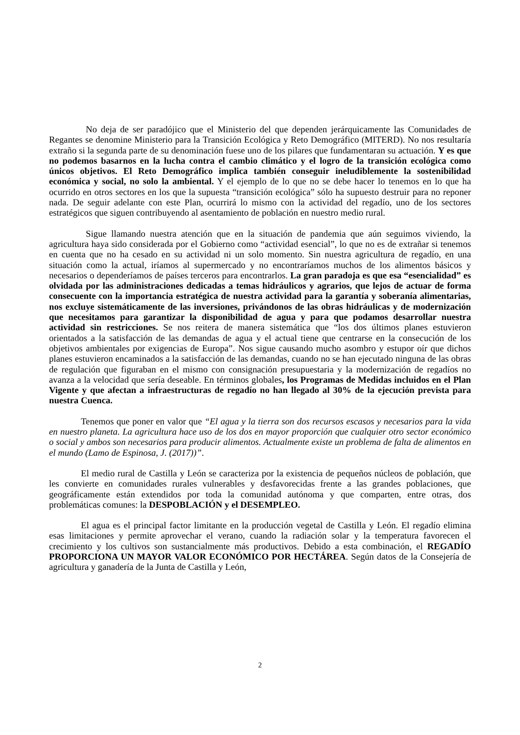No deja de ser paradójico que el Ministerio del que dependen jerárquicamente las Comunidades de Regantes se denomine Ministerio para la Transición Ecológica y Reto Demográfico (MITERD). No nos resultaría extraño si la segunda parte de su denominación fuese uno de los pilares que fundamentaran su actuación. Y es que no podemos basarnos en la lucha contra el cambio climático y el logro de la transición ecológica como únicos objetivos. El Reto Demográfico implica también conseguir ineludiblemente la sostenibilidad económica y social, no solo la ambiental. Y el ejemplo de lo que no se debe hacer lo tenemos en lo que ha ocurrido en otros sectores en los que la supuesta “transición ecológica” sólo ha supuesto destruir para no reponer nada. De seguir adelante con este Plan, ocurrirá lo mismo con la actividad del regadío, uno de los sectores estratégicos que siguen contribuyendo al asentamiento de población en nuestro medio rural.
Sigue llamando nuestra atención que en la situación de pandemia que aún seguimos viviendo, la agricultura haya sido considerada por el Gobierno como “actividad esencial”, lo que no es de extrañar si tenemos en cuenta que no ha cesado en su actividad ni un solo momento. Sin nuestra agricultura de regadío, en una situación como la actual, iríamos al supermercado y no encontraríamos muchos de los alimentos básicos y necesarios o dependeríamos de países terceros para encontrarlos. La gran paradoja es que esa “esencialidad” es olvidada por las administraciones dedicadas a temas hidráulicos y agrarios, que lejos de actuar de forma consecuente con la importancia estratégica de nuestra actividad para la garantía y soberanía alimentarias, nos excluye sistemáticamente de las inversiones, privándonos de las obras hidráulicas y de modernización que necesitamos para garantizar la disponibilidad de agua y para que podamos desarrollar nuestra actividad sin restricciones. Se nos reitera de manera sistemática que “los dos últimos planes estuvieron orientados a la satisfacción de las demandas de agua y el actual tiene que centrarse en la consecución de los objetivos ambientales por exigencias de Europa”. Nos sigue causando mucho asombro y estupor oír que dichos planes estuvieron encaminados a la satisfacción de las demandas, cuando no se han ejecutado ninguna de las obras de regulación que figuraban en el mismo con consignación presupuestaria y la modernización de regadíos no avanza a la velocidad que sería deseable. En términos globales, los Programas de Medidas incluidos en el Plan Vigente y que afectan a infraestructuras de regadío no han llegado al 30% de la ejecución prevista para nuestra Cuenca.
Tenemos que poner en valor que “El agua y la tierra son dos recursos escasos y necesarios para la vida en nuestro planeta. La agricultura hace uso de los dos en mayor proporción que cualquier otro sector económico o social y ambos son necesarios para producir alimentos. Actualmente existe un problema de falta de alimentos en el mundo (Lamo de Espinosa, J. (2017))”.
El medio rural de Castilla y León se caracteriza por la existencia de pequeños núcleos de población, que les convierte en comunidades rurales vulnerables y desfavorecidas frente a las grandes poblaciones, que geográficamente están extendidos por toda la comunidad autónoma y que comparten, entre otras, dos problemáticas comunes: la DESPOBLACIÓN y el DESEMPLEO.
El agua es el principal factor limitante en la producción vegetal de Castilla y León. El regadío elimina esas limitaciones y permite aprovechar el verano, cuando la radiación solar y la temperatura favorecen el crecimiento y los cultivos son sustancialmente más productivos. Debido a esta combinación, el REGADÍO PROPORCIONA UN MAYOR VALOR ECONÓMICO POR HECTÁREA. Según datos de la Consejería de agricultura y ganadería de la Junta de Castilla y León,
2